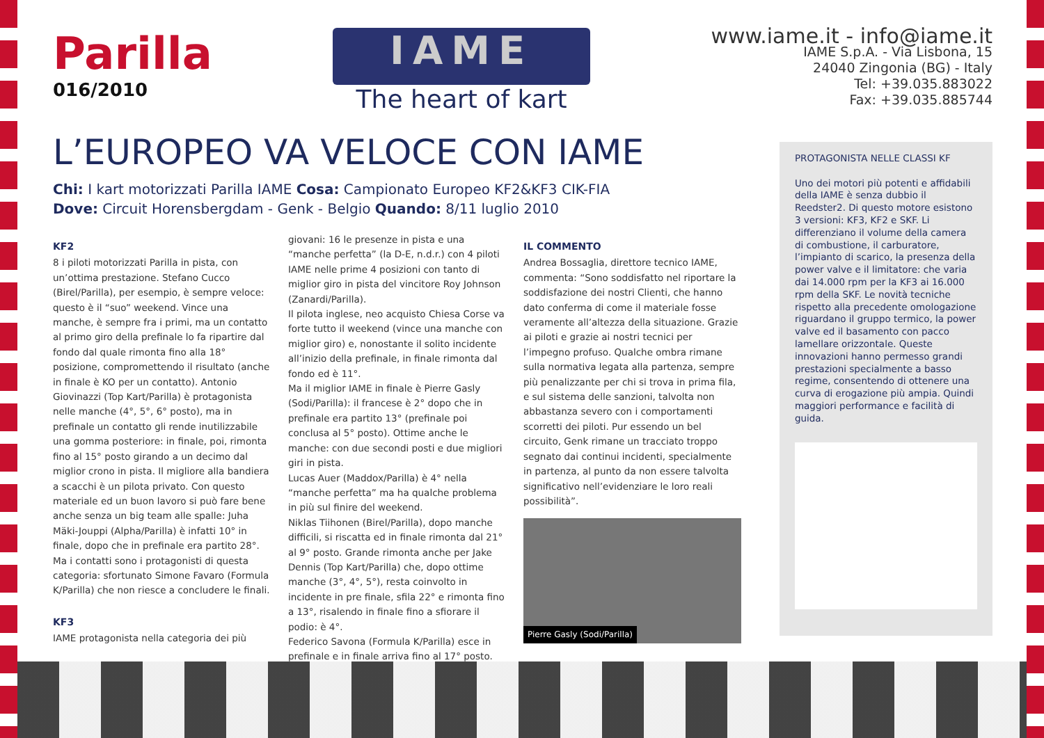Parilla
016/2010
IAME
The heart of kart
www.iame.it - info@iame.it
IAME S.p.A. - Via Lisbona, 15
24040 Zingonia (BG) - Italy
Tel: +39.035.883022
Fax: +39.035.885744
L’EUROPEO VA VELOCE CON IAME
Chi: I kart motorizzati Parilla IAME Cosa: Campionato Europeo KF2&KF3 CIK-FIA
Dove: Circuit Horensbergdam - Genk - Belgio Quando: 8/11 luglio 2010
KF2
8 i piloti motorizzati Parilla in pista, con un’ottima prestazione. Stefano Cucco (Birel/Parilla), per esempio, è sempre veloce: questo è il “suo” weekend. Vince una manche, è sempre fra i primi, ma un contatto al primo giro della prefinale lo fa ripartire dal fondo dal quale rimonta fino alla 18° posizione, compromettendo il risultato (anche in finale è KO per un contatto). Antonio Giovinazzi (Top Kart/Parilla) è protagonista nelle manche (4°, 5°, 6° posto), ma in prefinale un contatto gli rende inutilizzabile una gomma posteriore: in finale, poi, rimonta fino al 15° posto girando a un decimo dal miglior crono in pista. Il migliore alla bandiera a scacchi è un pilota privato. Con questo materiale ed un buon lavoro si può fare bene anche senza un big team alle spalle: Juha Mäki-Jouppi (Alpha/Parilla) è infatti 10° in finale, dopo che in prefinale era partito 28°. Ma i contatti sono i protagonisti di questa categoria: sfortunato Simone Favaro (Formula K/Parilla) che non riesce a concludere le finali.
KF3
IAME protagonista nella categoria dei più
giovani: 16 le presenze in pista e una “manche perfetta” (la D-E, n.d.r.) con 4 piloti IAME nelle prime 4 posizioni con tanto di miglior giro in pista del vincitore Roy Johnson (Zanardi/Parilla).
Il pilota inglese, neo acquisto Chiesa Corse va forte tutto il weekend (vince una manche con miglior giro) e, nonostante il solito incidente all’inizio della prefinale, in finale rimonta dal fondo ed è 11°.
Ma il miglior IAME in finale è Pierre Gasly (Sodi/Parilla): il francese è 2° dopo che in prefinale era partito 13° (prefinale poi conclusa al 5° posto). Ottime anche le manche: con due secondi posti e due migliori giri in pista.
Lucas Auer (Maddox/Parilla) è 4° nella “manche perfetta” ma ha qualche problema in più sul finire del weekend.
Niklas Tiihonen (Birel/Parilla), dopo manche difficili, si riscatta ed in finale rimonta dal 21° al 9° posto. Grande rimonta anche per Jake Dennis (Top Kart/Parilla) che, dopo ottime manche (3°, 4°, 5°), resta coinvolto in incidente in pre finale, sfila 22° e rimonta fino a 13°, risalendo in finale fino a sfiorare il podio: è 4°.
Federico Savona (Formula K/Parilla) esce in prefinale e in finale arriva fino al 17° posto.
IL COMMENTO
Andrea Bossaglia, direttore tecnico IAME, commenta: “Sono soddisfatto nel riportare la soddisfazione dei nostri Clienti, che hanno dato conferma di come il materiale fosse veramente all’altezza della situazione. Grazie ai piloti e grazie ai nostri tecnici per l’impegno profuso. Qualche ombra rimane sulla normativa legata alla partenza, sempre più penalizzante per chi si trova in prima fila, e sul sistema delle sanzioni, talvolta non abbastanza severo con i comportamenti scorretti dei piloti. Pur essendo un bel circuito, Genk rimane un tracciato troppo segnato dai continui incidenti, specialmente in partenza, al punto da non essere talvolta significativo nell’evidenziare le loro reali possibilità”.
Pierre Gasly (Sodi/Parilla)
PROTAGONISTA NELLE CLASSI KF
Uno dei motori più potenti e affidabili della IAME è senza dubbio il Reedster2. Di questo motore esistono 3 versioni: KF3, KF2 e SKF. Li differenziano il volume della camera di combustione, il carburatore, l’impianto di scarico, la presenza della power valve e il limitatore: che varia dai 14.000 rpm per la KF3 ai 16.000 rpm della SKF. Le novità tecniche rispetto alla precedente omologazione riguardano il gruppo termico, la power valve ed il basamento con pacco lamellare orizzontale. Queste innovazioni hanno permesso grandi prestazioni specialmente a basso regime, consentendo di ottenere una curva di erogazione più ampia. Quindi maggiori performance e facilità di guida.